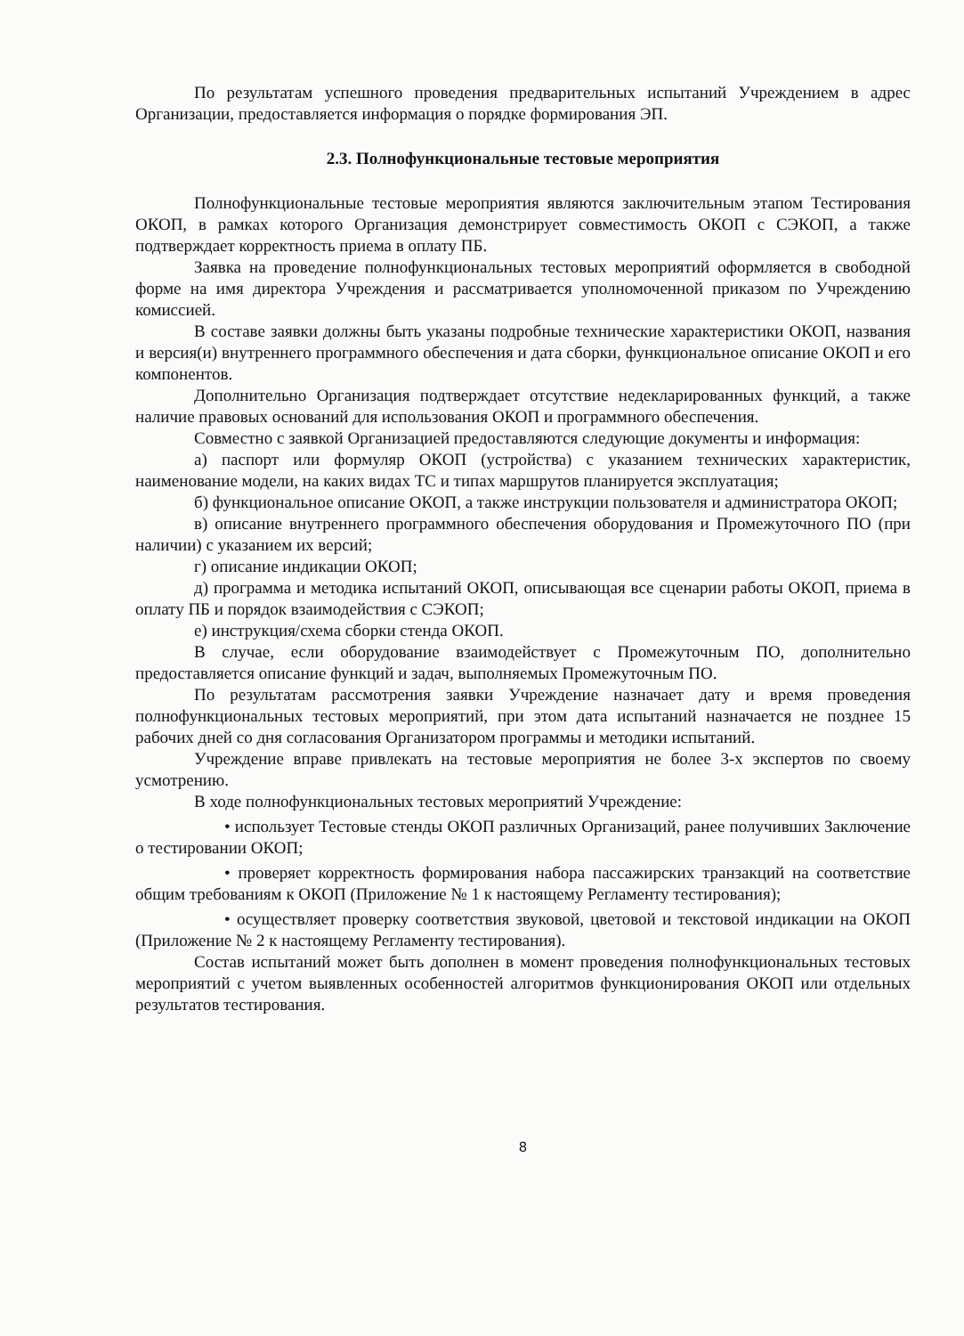По результатам успешного проведения предварительных испытаний Учреждением в адрес Организации, предоставляется информация о порядке формирования ЭП.
2.3. Полнофункциональные тестовые мероприятия
Полнофункциональные тестовые мероприятия являются заключительным этапом Тестирования ОКОП, в рамках которого Организация демонстрирует совместимость ОКОП с СЭКОП, а также подтверждает корректность приема в оплату ПБ.
Заявка на проведение полнофункциональных тестовых мероприятий оформляется в свободной форме на имя директора Учреждения и рассматривается уполномоченной приказом по Учреждению комиссией.
В составе заявки должны быть указаны подробные технические характеристики ОКОП, названия и версия(и) внутреннего программного обеспечения и дата сборки, функциональное описание ОКОП и его компонентов.
Дополнительно Организация подтверждает отсутствие недекларированных функций, а также наличие правовых оснований для использования ОКОП и программного обеспечения.
Совместно с заявкой Организацией предоставляются следующие документы и информация:
а) паспорт или формуляр ОКОП (устройства) с указанием технических характеристик, наименование модели, на каких видах ТС и типах маршрутов планируется эксплуатация;
б) функциональное описание ОКОП, а также инструкции пользователя и администратора ОКОП;
в) описание внутреннего программного обеспечения оборудования и Промежуточного ПО (при наличии) с указанием их версий;
г) описание индикации ОКОП;
д) программа и методика испытаний ОКОП, описывающая все сценарии работы ОКОП, приема в оплату ПБ и порядок взаимодействия с СЭКОП;
е) инструкция/схема сборки стенда ОКОП.
В случае, если оборудование взаимодействует с Промежуточным ПО, дополнительно предоставляется описание функций и задач, выполняемых Промежуточным ПО.
По результатам рассмотрения заявки Учреждение назначает дату и время проведения полнофункциональных тестовых мероприятий, при этом дата испытаний назначается не позднее 15 рабочих дней со дня согласования Организатором программы и методики испытаний.
Учреждение вправе привлекать на тестовые мероприятия не более 3-х экспертов по своему усмотрению.
В ходе полнофункциональных тестовых мероприятий Учреждение:
• использует Тестовые стенды ОКОП различных Организаций, ранее получивших Заключение о тестировании ОКОП;
• проверяет корректность формирования набора пассажирских транзакций на соответствие общим требованиям к ОКОП (Приложение № 1 к настоящему Регламенту тестирования);
• осуществляет проверку соответствия звуковой, цветовой и текстовой индикации на ОКОП (Приложение № 2 к настоящему Регламенту тестирования).
Состав испытаний может быть дополнен в момент проведения полнофункциональных тестовых мероприятий с учетом выявленных особенностей алгоритмов функционирования ОКОП или отдельных результатов тестирования.
8